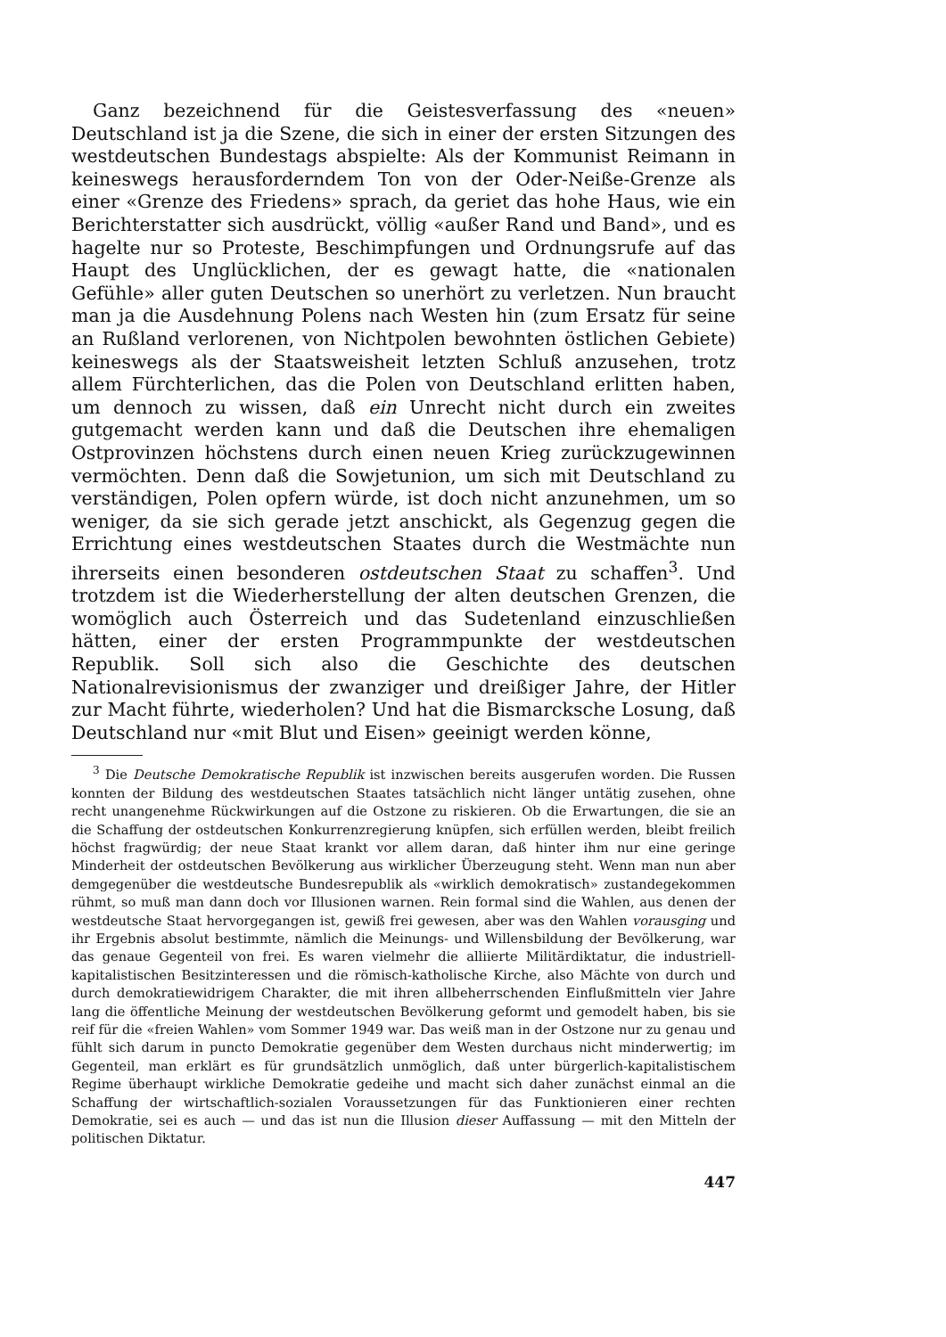Ganz bezeichnend für die Geistesverfassung des «neuen» Deutschland ist ja die Szene, die sich in einer der ersten Sitzungen des westdeutschen Bundestags abspielte: Als der Kommunist Reimann in keineswegs herausforderndem Ton von der Oder-Neiße-Grenze als einer «Grenze des Friedens» sprach, da geriet das hohe Haus, wie ein Berichterstatter sich ausdrückt, völlig «außer Rand und Band», und es hagelte nur so Proteste, Beschimpfungen und Ordnungsrufe auf das Haupt des Unglücklichen, der es gewagt hatte, die «nationalen Gefühle» aller guten Deutschen so unerhört zu verletzen. Nun braucht man ja die Ausdehnung Polens nach Westen hin (zum Ersatz für seine an Rußland verlorenen, von Nichtpolen bewohnten östlichen Gebiete) keineswegs als der Staatsweisheit letzten Schluß anzusehen, trotz allem Fürchterlichen, das die Polen von Deutschland erlitten haben, um dennoch zu wissen, daß ein Unrecht nicht durch ein zweites gutgemacht werden kann und daß die Deutschen ihre ehemaligen Ostprovinzen höchstens durch einen neuen Krieg zurückzugewinnen vermöchten. Denn daß die Sowjetunion, um sich mit Deutschland zu verständigen, Polen opfern würde, ist doch nicht anzunehmen, um so weniger, da sie sich gerade jetzt anschickt, als Gegenzug gegen die Errichtung eines westdeutschen Staates durch die Westmächte nun ihrerseits einen besonderen ostdeutschen Staat zu schaffen<sup>3</sup>. Und trotzdem ist die Wiederherstellung der alten deutschen Grenzen, die womöglich auch Österreich und das Sudetenland einzuschließen hätten, einer der ersten Programmpunkte der westdeutschen Republik. Soll sich also die Geschichte des deutschen Nationalrevisionismus der zwanziger und dreißiger Jahre, der Hitler zur Macht führte, wiederholen? Und hat die Bismarcksche Losung, daß Deutschland nur «mit Blut und Eisen» geeinigt werden könne,
<sup>3</sup> Die Deutsche Demokratische Republik ist inzwischen bereits ausgerufen worden. Die Russen konnten der Bildung des westdeutschen Staates tatsächlich nicht länger untätig zusehen, ohne recht unangenehme Rückwirkungen auf die Ostzone zu riskieren. Ob die Erwartungen, die sie an die Schaffung der ostdeutschen Konkurrenzregierung knüpfen, sich erfüllen werden, bleibt freilich höchst fragwürdig; der neue Staat krankt vor allem daran, daß hinter ihm nur eine geringe Minderheit der ostdeutschen Bevölkerung aus wirklicher Überzeugung steht. Wenn man nun aber demgegenüber die westdeutsche Bundesrepublik als «wirklich demokratisch» zustandegekommen rühmt, so muß man dann doch vor Illusionen warnen. Rein formal sind die Wahlen, aus denen der westdeutsche Staat hervorgegangen ist, gewiß frei gewesen, aber was den Wahlen vorausging und ihr Ergebnis absolut bestimmte, nämlich die Meinungs- und Willensbildung der Bevölkerung, war das genaue Gegenteil von frei. Es waren vielmehr die alliierte Militärdiktatur, die industriell-kapitalistischen Besitzinteressen und die römisch-katholische Kirche, also Mächte von durch und durch demokratiewidrigem Charakter, die mit ihren allbeherrschenden Einflußmitteln vier Jahre lang die öffentliche Meinung der westdeutschen Bevölkerung geformt und gemodelt haben, bis sie reif für die «freien Wahlen» vom Sommer 1949 war. Das weiß man in der Ostzone nur zu genau und fühlt sich darum in puncto Demokratie gegenüber dem Westen durchaus nicht minderwertig; im Gegenteil, man erklärt es für grundsätzlich unmöglich, daß unter bürgerlich-kapitalistischem Regime überhaupt wirkliche Demokratie gedeihe und macht sich daher zunächst einmal an die Schaffung der wirtschaftlich-sozialen Voraussetzungen für das Funktionieren einer rechten Demokratie, sei es auch — und das ist nun die Illusion dieser Auffassung — mit den Mitteln der politischen Diktatur.
447